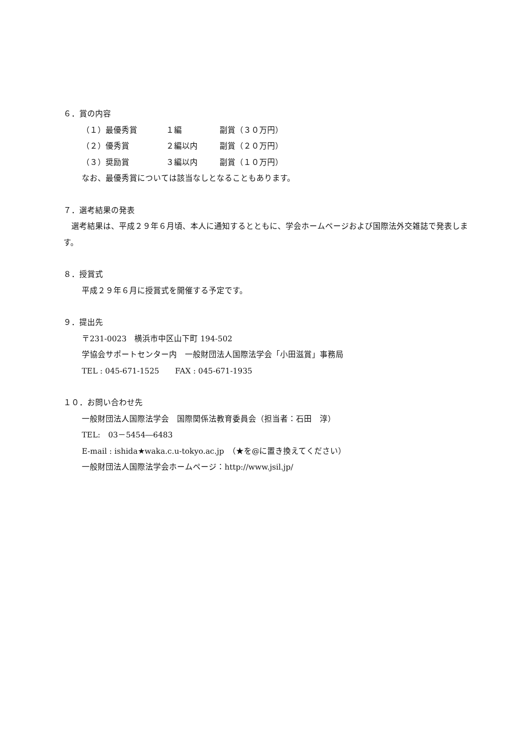６．賞の内容
（１）最優秀賞 １編 副賞（３０万円）
（２）優秀賞 ２編以内 副賞（２０万円）
（３）奨励賞 ３編以内 副賞（１０万円）
なお、最優秀賞については該当なしとなることもあります。
７．選考結果の発表
　選考結果は、平成２９年６月頃、本人に通知するとともに、学会ホームページおよび国際法外交雑誌で発表します。
８．授賞式
平成２９年６月に授賞式を開催する予定です。
９．提出先
〒231-0023　横浜市中区山下町 194-502
学協会サポートセンター内　一般財団法人国際法学会「小田滋賞」事務局
TEL : 045-671-1525　　FAX : 045-671-1935
１０．お問い合わせ先
一般財団法人国際法学会　国際関係法教育委員会（担当者：石田　淳）
TEL:　03－5454―6483
E-mail : ishida★waka.c.u-tokyo.ac.jp　（★を@に置き換えてください）
一般財団法人国際法学会ホームページ：http://www.jsil.jp/